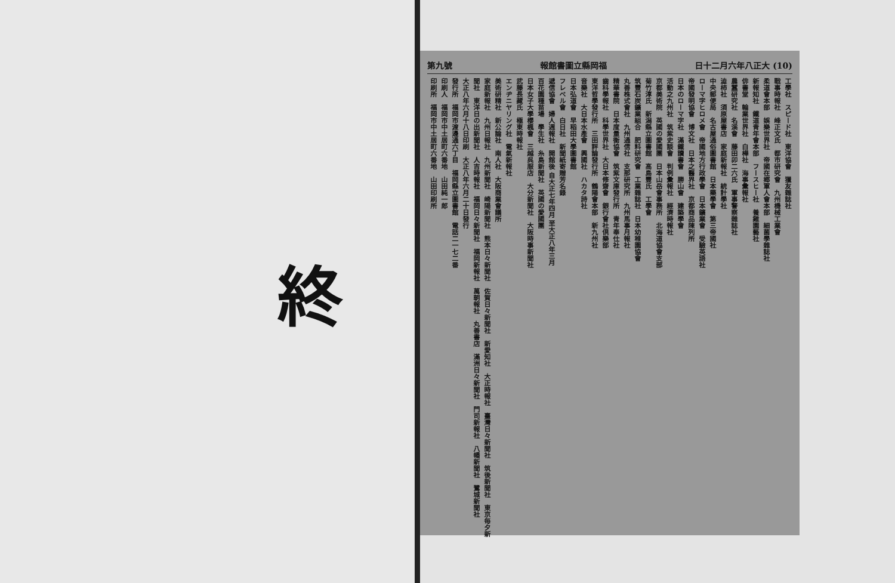終
第九號 報館書圖立縣岡福 日十二月六年八正大 (10)
工學社　スピード社　東洋協會　獵友雜誌社
戰事時報社　峰正文氏　都市研究會　九州機械工業會
柔道會本部　娛樂世界社　帝國在郷軍人會本部　細菌學雜誌社
新報知社　鐵道青年會本部　フースヒー社　養雞園藝社
俳書堂　輪業世界社　白樺社　海事彙報社
農蠶研究社　名溪會　藤田卯二六氏　軍事警察雜誌社
澁柿社　須原屋書店　家庭新報社　統計學社
中央郵便局　名古屋通俗圖書館　日本藥學會　第三帝國社
ローマ字ヒロメ會　帝國地方行政學會　日本鑛業會　受驗英語社
帝國發明協會　博文社　日本之醫界社　京都商品陳列所
日本のローマ字社　滿鐵讀書會　勝山會　建築學會
活動之九州社　筑紫史談會　判例彙報社　經濟時報社
京都美術院　英國の愛國團　日本山岳會事務所　北海道協會支部
菊竹淳氏　新潟縣立圖書館　高島豐氏　工學會
筑豐石炭鑛業組合　肥料研究會　工業雜誌社　日本幼稚園協會
丸善株式會社　九州通信社　支那研究所　九州馬事月報社
精華書院　日本度量衡協會　筑紫文庫發行所　青年奉仕社
齒科學報社　科學世界社　大日本修齋會　銀行會社倶樂部
東洋哲學發行所　三田評論發行所　鶴陽會本部　新九州社
音樂社　大日本水產會　興國社　ハカタ詩社
日本弘道會　早稻田大學圖書館
フレベル會　白日社　新聞紙寄贈芳名錄
遞信協會　婦人週報社　開館後 自大正七年四月 至大正八年三月
百花園種苗場　學生社　糸島新聞社　英國の愛國團
日本女子大學櫻楓會　三越呉服店　大分新聞社　大阪時事新聞社
武藤長藏氏　極東時報社
エンヂニヤリング社　電氣新報社
美術研精社　新公論社　南人社　大阪商業會議所
家庭新報社　九州日報社　九州新聞社　崎陽新聞社　熊本日々新聞社　佐賀日々新聞社　新愛知社　大正時報社　臺灣日々新聞社　筑後新聞社　東京毎夕新聞社　東洋日の出新聞社　人吉時報社　福岡日々新聞社　福岡新報社　萬朝報社　丸善書店　滿洲日々新聞社　門司新報社　八幡新聞社　鷺城新聞社
大正八年六月十八日印刷　大正八年六月二十日發行
發行所　福岡市渡邊通六丁目　福岡縣立圖書館　電話二一七二番
印刷人　福岡市中土居町六番地　山田純一郎
印刷所　福岡市中土居町六番地　山田印刷所